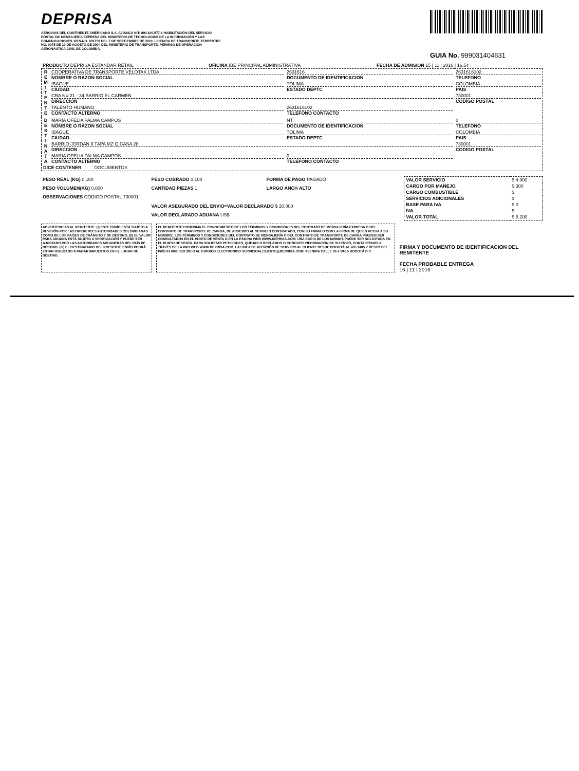DEPRISA
AEROVIAS DEL CONTINENTE AMERICANO S.A. AVIANCA NIT: 890.100.577-6 HABILITACIÓN DEL SERVICIO POSTAL DE MENSAJERÍA EXPRESA DEL MINISTERIO DE TECNOLOGÍAS DE LA INFORMACIÓN Y LAS COMUNICACIONES. RES-NO. 001759 DEL 7 DE SEPTIEMBRE DE 2010. LICENCIA DE TRANSPORTE TERRESTRE NO. 0075 DE 10 DE AGOSTO DE 2004 DEL MINISTERIO DE TRANSPORTE. PERMISO DE OPERACIÓN AERONÁUTICA CIVIL DE COLOMBIA.
GUIA No. 999031404631
| PRODUCTO DEPRISA ESTANDAR RETAIL | OFICINA IBE PRINCIPAL ADMINISTRATIVA | FECHA DE ADMISION 15 / 11 / 2016 / 16.54 |
| R E M I T E N T E | COOPERATIVA DE TRANSPORTE VELOTAX LTDA NOMBRE O RAZON SOCIAL | 2631616 DOCUMENTO DE IDENTIFICACION | 2631616102 TELEFONO |
| | IBAGUE CIUDAD | TOLIMA ESTADO DEPTC | COLOMBIA PAIS |
| | CRA 6 # 21 - 34 BARRIO EL CARMEN DIRECCION | | 730001 CODIGO POSTAL |
| | TALENTO HUMANO CONTACTO ALTERNO | 2631616102 TELEFONO CONTACTO | |
| D E S T I N A T A | MARIA OFELIA PALMA CAMPOS NOMBRE O RAZON SOCIAL | NT DOCUMENTO DE IDENTIFICACION | 0 TELEFONO |
| | IBAGUE CIUDAD | TOLIMA ESTADO DEPTC | COLOMBIA PAIS |
| | BARRIO JORDAN 9 TAPA MZ Q CASA 28 DIRECCION | | 730001 CODIGO POSTAL |
| | MARIA OFELIA PALMA CAMPOS CONTACTO ALTERNO | 0 TELEFONO CONTACTO | |
| DICE CONTENER DOCUMENTOS | | | |
| PESO REAL (KG) 0,100 | PESO COBRADO 0,100 | FORMA DE PAGO PAGADO |
| PESO VOLUMEN(KG) 0,000 | CANTIDAD PIEZAS 1 | LARGO ANCH ALTO |
| OBSERVACIONES CODIGO POSTAL 730001 | | |
| | VALOR ASEGURADO DEL ENVIO=VALOR DECLARADO $ 20.000 | |
| | VALOR DECLARADO ADUANA US$ | |
| VALOR SERVICIO | $ 4.900 |
| CARGO POR MANEJO | $ 300 |
| CARGO COMBUSTIBLE | $ |
| SERVICIOS ADICIONALES | $ |
| BASE PARA IVA | $ 0 |
| IVA | $ |
| VALOR TOTAL | $ 5.200 |
ADVERTENCIAS AL REMITENTE: (I) ESTE ENVÍO ESTÁ SUJETO A REVISIÓN POR LAS DIFERENTES AUTORIDADES COLOMBIANAS COMO DE LOS PAÍSES DE TRÁNSITO Y DE DESTINO. (II) EL VALOR PARA ADUANA ESTÁ SUJETO A VERIFICACIÓN Y PUEDE SER AJUSTADO POR LAS AUTORIDADES ADUANERAS DEL PAÍS DE DESTINO. (III) EL DESTINATARIO DEL PRESENTE ENVÍO PODRÁ ESTAR OBLIGADO A PAGAR IMPUESTOS EN EL LUGAR DE DESTINO.
EL REMITENTE CONFIRMA EL CONOCIMIENTO DE LOS TÉRMINOS Y CONDICIONES DEL CONTRATO DE MENSAJERÍA EXPRESA O DEL CONTRATO DE TRANSPORTE DE CARGA, DE ACUERDO AL SERVICIO CONTRATADO, CON SU FIRMA O CON LA FIRMA DE QUIEN ACTUA A SU NOMBRE. LOS TÉRMINOS Y CONDICIONES DEL CONTRATO DE MENSAJERÍA O DEL CONTRATO DE TRANSPORTE DE CARGA PUEDEN SER CONSULTADOS EN EL PUNTO DE VENTA O EN LA PÁGINA WEB WWW.DEPRISA.COM. UNA COPIA DE LOS MISMOS PUEDE SER SOLICITADA EN EL PUNTO DE VENTA. PARA SOLICITAR PETICIONES, QUEJAS O RECLAMOS O CONOCER INFORMACIÓN DE SU ENVÍO, CONTACTENOS A TRAVÉS DE LA PAG WEB WWW.DEPRISA.COM, LA LINEA DE ATENCIÓN DE SERVICIO AL CLIENTE DESDE BOGOTÁ AL 405 1405 Y RESTO DEL PAÍS 01 8000 519 393 O AL CORREO ELECTRONICO SERVICIOALCLIENTE@DEPRISA.COM. AVENIDA CALLE 26 # 59-15 BOGOTÁ D.C.
FIRMA Y DOCUMENTO DE IDENTIFICACION DEL REMITENTE
FECHA PROBABLE ENTREGA
16 | 11 | 2016